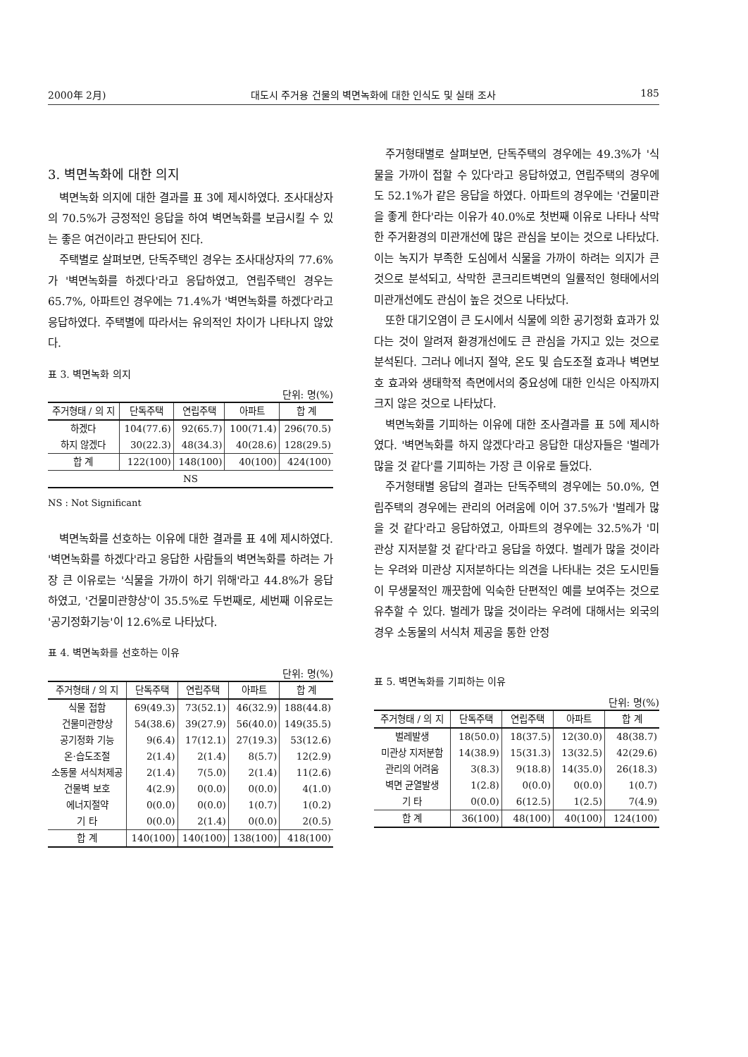2000年 2月) 대도시 주거용 건물의 벽면녹화에 대한 인식도 및 실태 조사 185
3. 벽면녹화에 대한 의지
벽면녹화 의지에 대한 결과를 표 3에 제시하였다. 조사대상자의 70.5%가 긍정적인 응답을 하여 벽면녹화를 보급시킬 수 있는 좋은 여건이라고 판단되어 진다.
주택별로 살펴보면, 단독주택인 경우는 조사대상자의 77.6%가 '벽면녹화를 하겠다'라고 응답하였고, 연립주택인 경우는 65.7%, 아파트인 경우에는 71.4%가 '벽면녹화를 하겠다'라고 응답하였다. 주택별에 따라서는 유의적인 차이가 나타나지 않았다.
표 3. 벽면녹화 의지
단위: 명(%)
| 주거형태 / 의 지 | 단독주택 | 연립주택 | 아파트 | 합 계 |
| --- | --- | --- | --- | --- |
| 하겠다 | 104(77.6) | 92(65.7) | 100(71.4) | 296(70.5) |
| 하지 않겠다 | 30(22.3) | 48(34.3) | 40(28.6) | 128(29.5) |
| 합 계 | 122(100) | 148(100) | 40(100) | 424(100) |
| NS | | | | |
NS : Not Significant
벽면녹화를 선호하는 이유에 대한 결과를 표 4에 제시하였다. '벽면녹화를 하겠다'라고 응답한 사람들의 벽면녹화를 하려는 가장 큰 이유로는 '식물을 가까이 하기 위해'라고 44.8%가 응답하였고, '건물미관향상'이 35.5%로 두번째로, 세번째 이유로는 '공기정화기능'이 12.6%로 나타났다.
표 4. 벽면녹화를 선호하는 이유
단위: 명(%)
| 주거형태 / 의 지 | 단독주택 | 연립주택 | 아파트 | 합 계 |
| --- | --- | --- | --- | --- |
| 식물 접함 | 69(49.3) | 73(52.1) | 46(32.9) | 188(44.8) |
| 건물미관향상 | 54(38.6) | 39(27.9) | 56(40.0) | 149(35.5) |
| 공기정화 기능 | 9(6.4) | 17(12.1) | 27(19.3) | 53(12.6) |
| 온·습도조절 | 2(1.4) | 2(1.4) | 8(5.7) | 12(2.9) |
| 소동물 서식처제공 | 2(1.4) | 7(5.0) | 2(1.4) | 11(2.6) |
| 건물벽 보호 | 4(2.9) | 0(0.0) | 0(0.0) | 4(1.0) |
| 에너지절약 | 0(0.0) | 0(0.0) | 1(0.7) | 1(0.2) |
| 기 타 | 0(0.0) | 2(1.4) | 0(0.0) | 2(0.5) |
| 합 계 | 140(100) | 140(100) | 138(100) | 418(100) |
주거형태별로 살펴보면, 단독주택의 경우에는 49.3%가 '식물을 가까이 접할 수 있다'라고 응답하였고, 연립주택의 경우에도 52.1%가 같은 응답을 하였다. 아파트의 경우에는 '건물미관을 좋게 한다'라는 이유가 40.0%로 첫번째 이유로 나타나 삭막한 주거환경의 미관개선에 많은 관심을 보이는 것으로 나타났다. 이는 녹지가 부족한 도심에서 식물을 가까이 하려는 의지가 큰 것으로 분석되고, 삭막한 콘크리트벽면의 일률적인 형태에서의 미관개선에도 관심이 높은 것으로 나타났다.
또한 대기오염이 큰 도시에서 식물에 의한 공기정화 효과가 있다는 것이 알려져 환경개선에도 큰 관심을 가지고 있는 것으로 분석된다. 그러나 에너지 절약, 온도 및 습도조절 효과나 벽면보호 효과와 생태학적 측면에서의 중요성에 대한 인식은 아직까지 크지 않은 것으로 나타났다.
벽면녹화를 기피하는 이유에 대한 조사결과를 표 5에 제시하였다. '벽면녹화를 하지 않겠다'라고 응답한 대상자들은 '벌레가 많을 것 같다'를 기피하는 가장 큰 이유로 들었다.
주거형태별 응답의 결과는 단독주택의 경우에는 50.0%, 연립주택의 경우에는 관리의 어려움에 이어 37.5%가 '벌레가 많을 것 같다'라고 응답하였고, 아파트의 경우에는 32.5%가 '미관상 지저분할 것 같다'라고 응답을 하였다. 벌레가 많을 것이라는 우려와 미관상 지저분하다는 의견을 나타내는 것은 도시민들이 무생물적인 깨끗함에 익숙한 단편적인 예를 보여주는 것으로 유추할 수 있다. 벌레가 많을 것이라는 우려에 대해서는 외국의 경우 소동물의 서식처 제공을 통한 안정
표 5. 벽면녹화를 기피하는 이유
단위: 명(%)
| 주거형태 / 의 지 | 단독주택 | 연립주택 | 아파트 | 합 계 |
| --- | --- | --- | --- | --- |
| 벌레발생 | 18(50.0) | 18(37.5) | 12(30.0) | 48(38.7) |
| 미관상 지저분함 | 14(38.9) | 15(31.3) | 13(32.5) | 42(29.6) |
| 관리의 어려움 | 3(8.3) | 9(18.8) | 14(35.0) | 26(18.3) |
| 벽면 균열발생 | 1(2.8) | 0(0.0) | 0(0.0) | 1(0.7) |
| 기 타 | 0(0.0) | 6(12.5) | 1(2.5) | 7(4.9) |
| 합 계 | 36(100) | 48(100) | 40(100) | 124(100) |